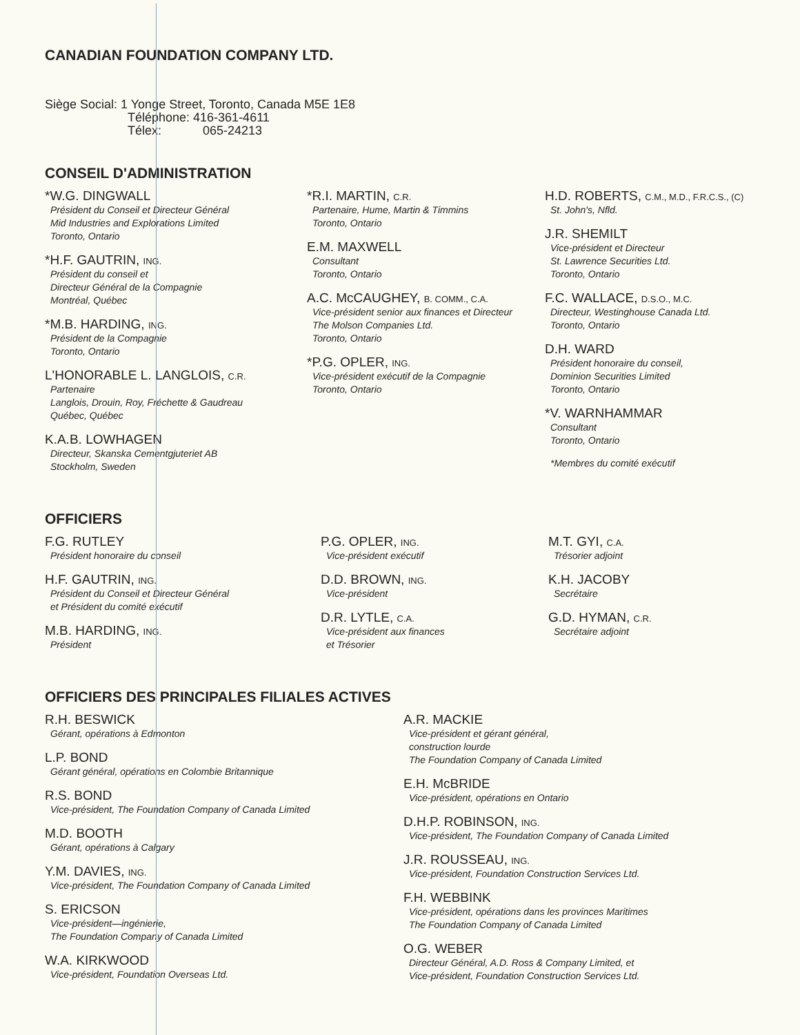CANADIAN FOUNDATION COMPANY LTD.
Siège Social: 1 Yonge Street, Toronto, Canada M5E 1E8
Téléphone: 416-361-4611
Télex: 065-24213
CONSEIL D'ADMINISTRATION
*W.G. DINGWALL
Président du Conseil et Directeur Général
Mid Industries and Explorations Limited
Toronto, Ontario
*H.F. GAUTRIN, ING.
Président du conseil et
Directeur Général de la Compagnie
Montréal, Québec
*M.B. HARDING, ING.
Président de la Compagnie
Toronto, Ontario
L'HONORABLE L. LANGLOIS, C.R.
Partenaire
Langlois, Drouin, Roy, Fréchette & Gaudreau
Québec, Québec
K.A.B. LOWHAGEN
Directeur, Skanska Cementgjuteriet AB
Stockholm, Sweden
*R.I. MARTIN, C.R.
Partenaire, Hume, Martin & Timmins
Toronto, Ontario
E.M. MAXWELL
Consultant
Toronto, Ontario
A.C. McCAUGHEY, B. COMM., C.A.
Vice-président senior aux finances et Directeur
The Molson Companies Ltd.
Toronto, Ontario
*P.G. OPLER, ING.
Vice-président exécutif de la Compagnie
Toronto, Ontario
H.D. ROBERTS, C.M., M.D., F.R.C.S., (C)
St. John's, Nfld.
J.R. SHEMILT
Vice-président et Directeur
St. Lawrence Securities Ltd.
Toronto, Ontario
F.C. WALLACE, D.S.O., M.C.
Directeur, Westinghouse Canada Ltd.
Toronto, Ontario
D.H. WARD
Président honoraire du conseil,
Dominion Securities Limited
Toronto, Ontario
*V. WARNHAMMAR
Consultant
Toronto, Ontario
*Membres du comité exécutif
OFFICIERS
F.G. RUTLEY
Président honoraire du conseil
H.F. GAUTRIN, ING.
Président du Conseil et Directeur Général
et Président du comité exécutif
M.B. HARDING, ING.
Président
P.G. OPLER, ING.
Vice-président exécutif
D.D. BROWN, ING.
Vice-président
D.R. LYTLE, C.A.
Vice-président aux finances
et Trésorier
M.T. GYI, C.A.
Trésorier adjoint
K.H. JACOBY
Secrétaire
G.D. HYMAN, C.R.
Secrétaire adjoint
OFFICIERS DES PRINCIPALES FILIALES ACTIVES
R.H. BESWICK
Gérant, opérations à Edmonton
L.P. BOND
Gérant général, opérations en Colombie Britannique
R.S. BOND
Vice-président, The Foundation Company of Canada Limited
M.D. BOOTH
Gérant, opérations à Calgary
Y.M. DAVIES, ING.
Vice-président, The Foundation Company of Canada Limited
S. ERICSON
Vice-président—ingénierie,
The Foundation Company of Canada Limited
W.A. KIRKWOOD
Vice-président, Foundation Overseas Ltd.
A.R. MACKIE
Vice-président et gérant général,
construction lourde
The Foundation Company of Canada Limited
E.H. McBRIDE
Vice-président, opérations en Ontario
D.H.P. ROBINSON, ING.
Vice-président, The Foundation Company of Canada Limited
J.R. ROUSSEAU, ING.
Vice-président, Foundation Construction Services Ltd.
F.H. WEBBINK
Vice-président, opérations dans les provinces Maritimes
The Foundation Company of Canada Limited
O.G. WEBER
Directeur Général, A.D. Ross & Company Limited, et
Vice-président, Foundation Construction Services Ltd.